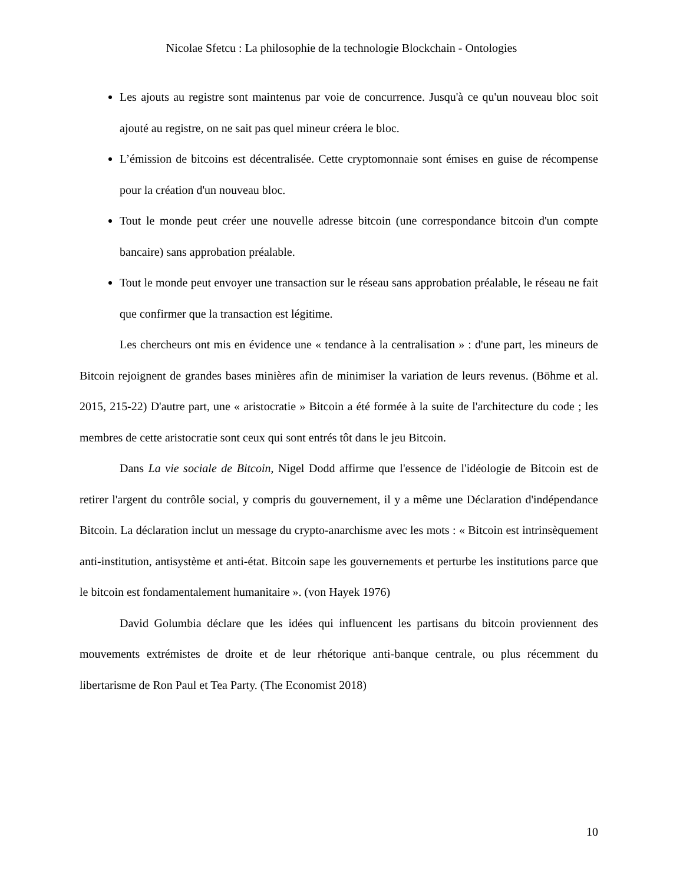Nicolae Sfetcu : La philosophie de la technologie Blockchain - Ontologies
Les ajouts au registre sont maintenus par voie de concurrence. Jusqu'à ce qu'un nouveau bloc soit ajouté au registre, on ne sait pas quel mineur créera le bloc.
L’émission de bitcoins est décentralisée. Cette cryptomonnaie sont émises en guise de récompense pour la création d'un nouveau bloc.
Tout le monde peut créer une nouvelle adresse bitcoin (une correspondance bitcoin d'un compte bancaire) sans approbation préalable.
Tout le monde peut envoyer une transaction sur le réseau sans approbation préalable, le réseau ne fait que confirmer que la transaction est légitime.
Les chercheurs ont mis en évidence une « tendance à la centralisation » : d'une part, les mineurs de Bitcoin rejoignent de grandes bases minières afin de minimiser la variation de leurs revenus. (Böhme et al. 2015, 215-22) D'autre part, une « aristocratie » Bitcoin a été formée à la suite de l'architecture du code ; les membres de cette aristocratie sont ceux qui sont entrés tôt dans le jeu Bitcoin.
Dans La vie sociale de Bitcoin, Nigel Dodd affirme que l'essence de l'idéologie de Bitcoin est de retirer l'argent du contrôle social, y compris du gouvernement, il y a même une Déclaration d'indépendance Bitcoin. La déclaration inclut un message du crypto-anarchisme avec les mots : « Bitcoin est intrinsèquement anti-institution, antisystème et anti-état. Bitcoin sape les gouvernements et perturbe les institutions parce que le bitcoin est fondamentalement humanitaire ». (von Hayek 1976)
David Golumbia déclare que les idées qui influencent les partisans du bitcoin proviennent des mouvements extrémistes de droite et de leur rhétorique anti-banque centrale, ou plus récemment du libertarisme de Ron Paul et Tea Party. (The Economist 2018)
10